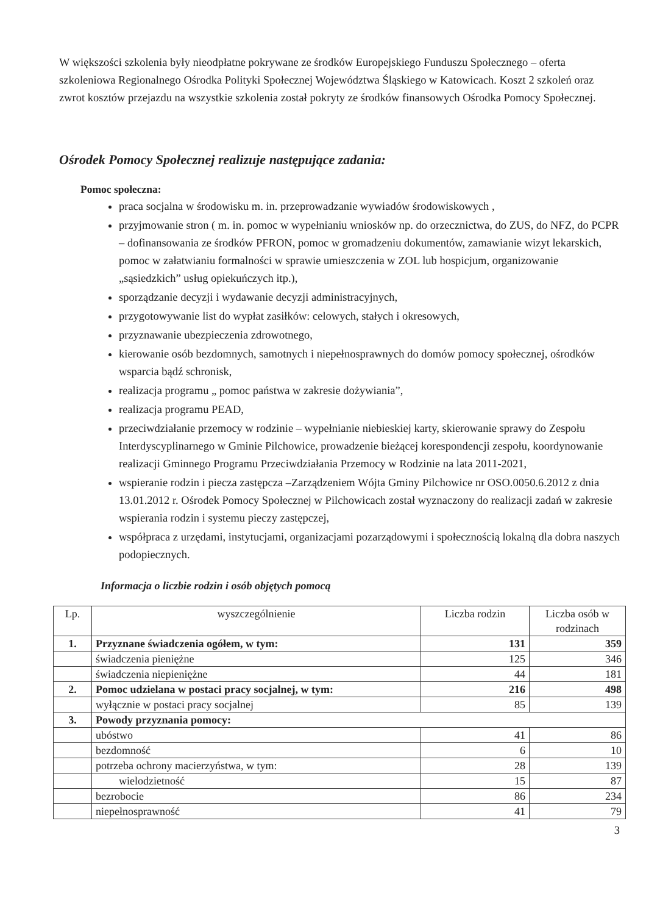W większości szkolenia były nieodpłatne pokrywane ze środków Europejskiego Funduszu Społecznego – oferta szkoleniowa Regionalnego Ośrodka Polityki Społecznej Województwa Śląskiego w Katowicach. Koszt 2 szkoleń oraz zwrot kosztów przejazdu na wszystkie szkolenia został pokryty ze środków finansowych Ośrodka Pomocy Społecznej.
Ośrodek Pomocy Społecznej realizuje następujące zadania:
Pomoc społeczna:
praca socjalna w środowisku m. in. przeprowadzanie wywiadów środowiskowych ,
przyjmowanie stron ( m. in. pomoc w wypełnianiu wniosków np. do orzecznictwa, do ZUS, do NFZ, do PCPR – dofinansowania ze środków PFRON, pomoc w gromadzeniu dokumentów, zamawianie wizyt lekarskich, pomoc w załatwianiu formalności w sprawie umieszczenia w ZOL lub hospicjum, organizowanie „sąsiedzkich” usług opiekuńczych itp.),
sporządzanie decyzji i wydawanie decyzji administracyjnych,
przygotowywanie list do wypłat zasiłków: celowych, stałych i okresowych,
przyznawanie ubezpieczenia zdrowotnego,
kierowanie osób bezdomnych, samotnych i niepełnosprawnych do domów pomocy społecznej, ośrodków wsparcia bądź schronisk,
realizacja programu „ pomoc państwa w zakresie dożywiania”,
realizacja programu PEAD,
przeciwdziałanie przemocy w rodzinie – wypełnianie niebieskiej karty, skierowanie sprawy do Zespołu Interdyscyplinarnego w Gminie Pilchowice, prowadzenie bieżącej korespondencji zespołu, koordynowanie realizacji Gminnego Programu Przeciwdziałania Przemocy w Rodzinie na lata 2011-2021,
wspieranie rodzin i piecza zastępcza –Zarządzeniem Wójta Gminy Pilchowice nr OSO.0050.6.2012 z dnia 13.01.2012 r. Ośrodek Pomocy Społecznej w Pilchowicach został wyznaczony do realizacji zadań w zakresie wspierania rodzin i systemu pieczy zastępczej,
współpraca z urzędami, instytucjami, organizacjami pozarządowymi i społecznością lokalną dla dobra naszych podopiecznych.
Informacja o liczbie rodzin i osób objętych pomocą
| Lp. | wyszczególnienie | Liczba rodzin | Liczba osób w rodzinach |
| --- | --- | --- | --- |
| 1. | Przyznane świadczenia ogółem, w tym: | 131 | 359 |
| | świadczenia pieniężne | 125 | 346 |
| | świadczenia niepieniężne | 44 | 181 |
| 2. | Pomoc udzielana w postaci pracy socjalnej, w tym: | 216 | 498 |
| | wyłącznie w postaci pracy socjalnej | 85 | 139 |
| 3. | Powody przyznania pomocy: | | |
| | ubóstwo | 41 | 86 |
| | bezdomność | 6 | 10 |
| | potrzeba ochrony macierzyństwa, w tym: | 28 | 139 |
| | wielodzietność | 15 | 87 |
| | bezrobocie | 86 | 234 |
| | niepełnosprawność | 41 | 79 |
3